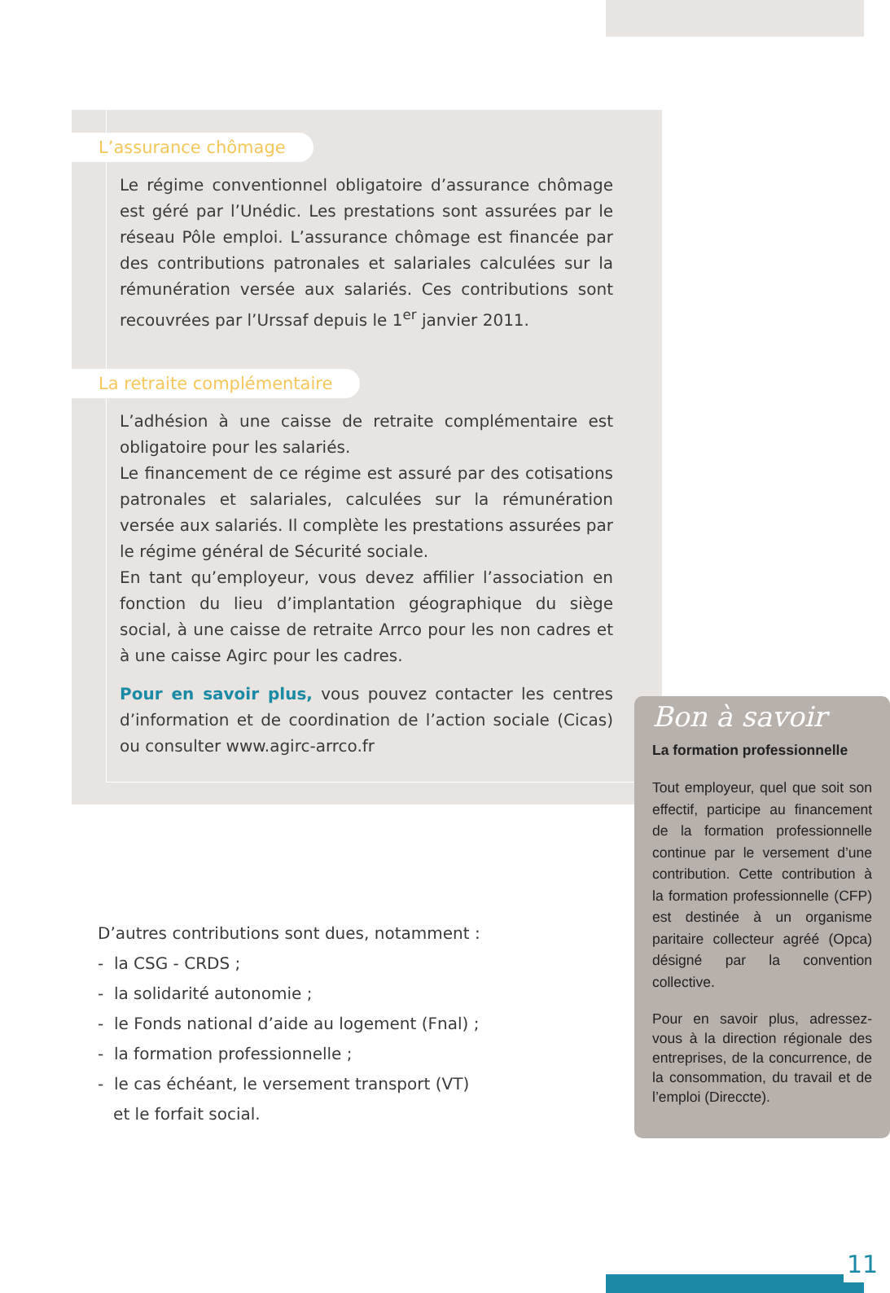L’assurance chômage
Le régime conventionnel obligatoire d’assurance chômage est géré par l’Unédic. Les prestations sont assurées par le réseau Pôle emploi. L’assurance chômage est financée par des contributions patronales et salariales calculées sur la rémunération versée aux salariés. Ces contributions sont recouvrées par l’Urssaf depuis le 1<sup>er</sup> janvier 2011.
La retraite complémentaire
L’adhésion à une caisse de retraite complémentaire est obligatoire pour les salariés.
Le financement de ce régime est assuré par des cotisations patronales et salariales, calculées sur la rémunération versée aux salariés. Il complète les prestations assurées par le régime général de Sécurité sociale.
En tant qu’employeur, vous devez affilier l’association en fonction du lieu d’implantation géographique du siège social, à une caisse de retraite Arrco pour les non cadres et à une caisse Agirc pour les cadres.
Pour en savoir plus, vous pouvez contacter les centres d’information et de coordination de l’action sociale (Cicas) ou consulter www.agirc-arrco.fr
D’autres contributions sont dues, notamment :
- la CSG - CRDS ;
- la solidarité autonomie ;
- le Fonds national d’aide au logement (Fnal) ;
- la formation professionnelle ;
- le cas échéant, le versement transport (VT)
et le forfait social.
Bon à savoir
La formation professionnelle
Tout employeur, quel que soit son effectif, participe au financement de la formation professionnelle continue par le versement d’une contribution. Cette contribution à la formation professionnelle (CFP) est destinée à un organisme paritaire collecteur agréé (Opca) désigné par la convention collective.
Pour en savoir plus, adressez-vous à la direction régionale des entreprises, de la concurrence, de la consommation, du travail et de l’emploi (Direccte).
11